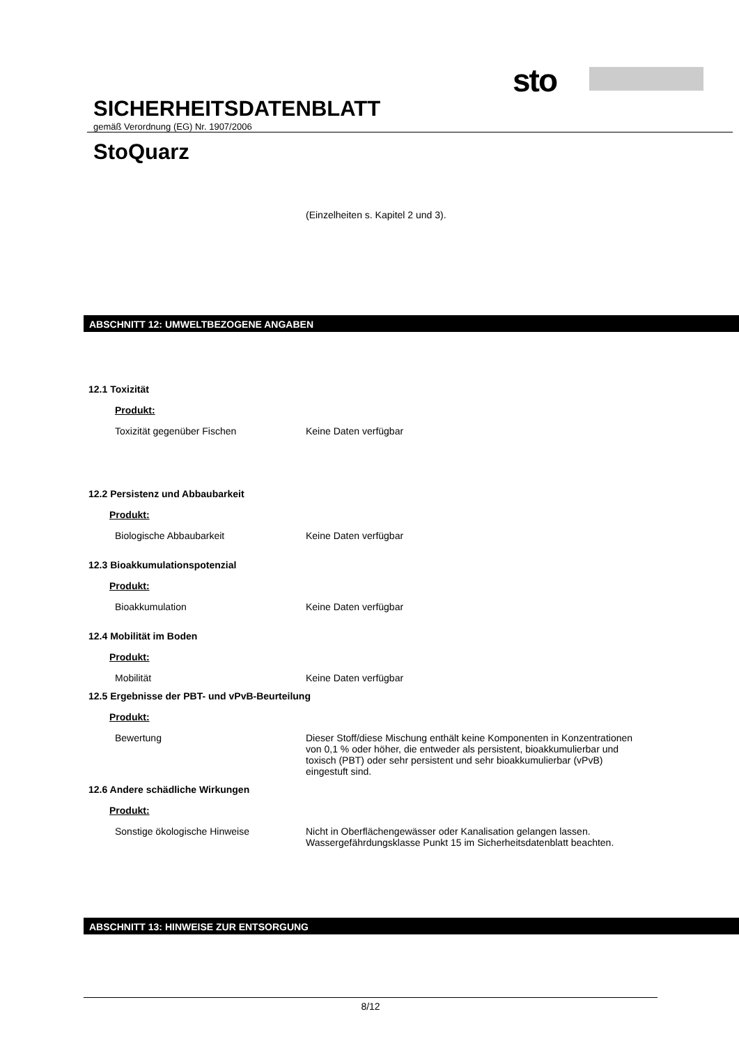sto
SICHERHEITSDATENBLATT
gemäß Verordnung (EG) Nr. 1907/2006
StoQuarz
(Einzelheiten s. Kapitel 2 und 3).
ABSCHNITT 12: UMWELTBEZOGENE ANGABEN
12.1 Toxizität
Produkt:
Toxizität gegenüber Fischen Keine Daten verfügbar
12.2 Persistenz und Abbaubarkeit
Produkt:
Biologische Abbaubarkeit Keine Daten verfügbar
12.3 Bioakkumulationspotenzial
Produkt:
Bioakkumulation Keine Daten verfügbar
12.4 Mobilität im Boden
Produkt:
Mobilität Keine Daten verfügbar
12.5 Ergebnisse der PBT- und vPvB-Beurteilung
Produkt:
Bewertung Dieser Stoff/diese Mischung enthält keine Komponenten in Konzentrationen von 0,1 % oder höher, die entweder als persistent, bioakkumulierbar und toxisch (PBT) oder sehr persistent und sehr bioakkumulierbar (vPvB) eingestuft sind.
12.6 Andere schädliche Wirkungen
Produkt:
Sonstige ökologische Hinweise Nicht in Oberflächengewässer oder Kanalisation gelangen lassen. Wassergefährdungsklasse Punkt 15 im Sicherheitsdatenblatt beachten.
ABSCHNITT 13: HINWEISE ZUR ENTSORGUNG
8/12